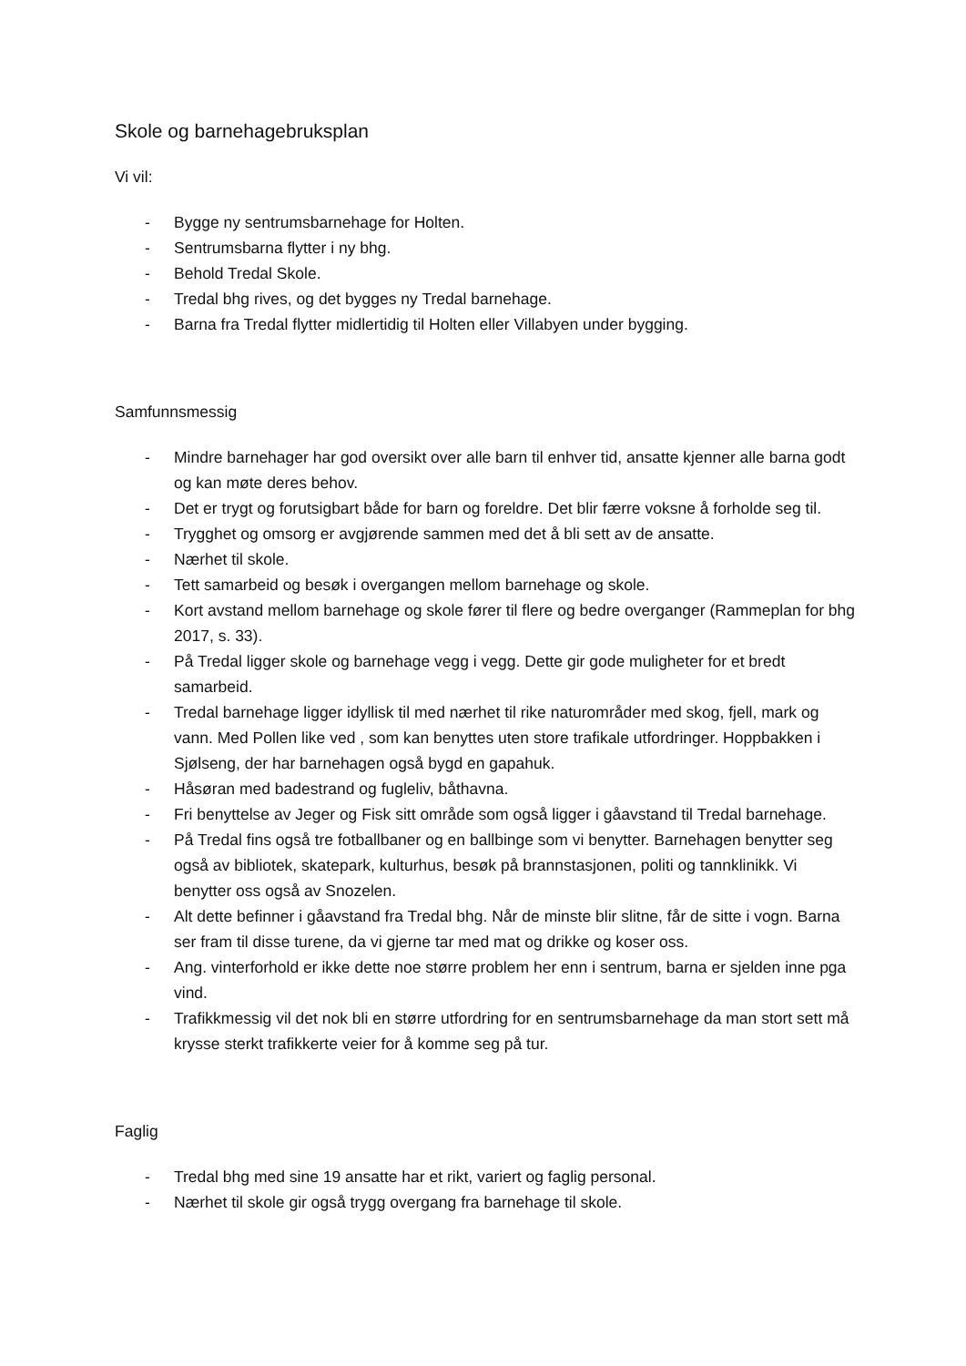Skole og barnehagebruksplan
Vi vil:
- Bygge ny sentrumsbarnehage for Holten.
- Sentrumsbarna flytter i ny bhg.
- Behold Tredal Skole.
- Tredal bhg rives, og det bygges ny Tredal barnehage.
- Barna fra Tredal flytter midlertidig til Holten eller Villabyen under bygging.
Samfunnsmessig
- Mindre barnehager har god oversikt over alle barn til enhver tid, ansatte kjenner alle barna godt og kan møte deres behov.
- Det er trygt og forutsigbart både for barn og foreldre. Det blir færre voksne å forholde seg til.
- Trygghet og omsorg er avgjørende sammen med det å bli sett av de ansatte.
- Nærhet til skole.
- Tett samarbeid og besøk i overgangen mellom barnehage og skole.
- Kort avstand mellom barnehage og skole fører til flere og bedre overganger (Rammeplan for bhg 2017, s. 33).
- På Tredal ligger skole og barnehage vegg i vegg. Dette gir gode muligheter for et bredt samarbeid.
- Tredal barnehage ligger idyllisk til med nærhet til rike naturområder med skog, fjell, mark og vann. Med Pollen like ved , som kan benyttes uten store trafikale utfordringer. Hoppbakken i Sjølseng, der har barnehagen også bygd en gapahuk.
- Håsøran med badestrand og fugleliv, båthavna.
- Fri benyttelse av Jeger og Fisk sitt område som også ligger i gåavstand til Tredal barnehage.
- På Tredal fins også tre fotballbaner og en ballbinge som vi benytter. Barnehagen benytter seg også av bibliotek, skatepark, kulturhus, besøk på brannstasjonen, politi og tannklinikk. Vi benytter oss også av Snozelen.
- Alt dette befinner i gåavstand fra Tredal bhg. Når de minste blir slitne, får de sitte i vogn. Barna ser fram til disse turene, da vi gjerne tar med mat og drikke og koser oss.
- Ang. vinterforhold er ikke dette noe større problem her enn i sentrum, barna er sjelden inne pga vind.
- Trafikkmessig vil det nok bli en større utfordring for en sentrumsbarnehage da man stort sett må krysse sterkt trafikkerte veier for å komme seg på tur.
Faglig
- Tredal bhg med sine 19 ansatte har et rikt, variert og faglig personal.
- Nærhet til skole gir også trygg overgang fra barnehage til skole.